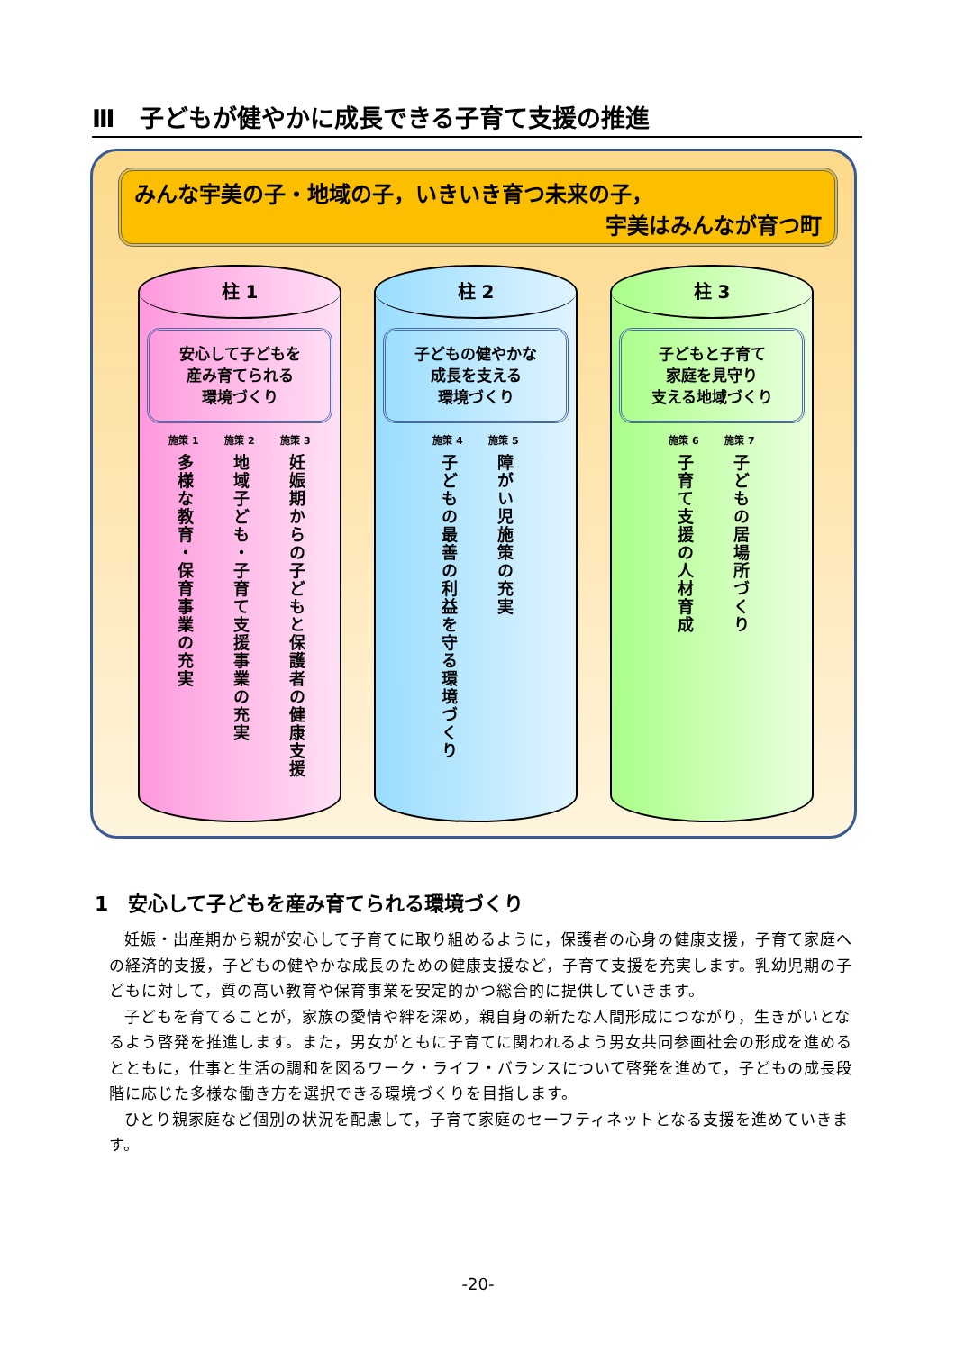Ⅲ　子どもが健やかに成長できる子育て支援の推進
みんな宇美の子・地域の子，いきいき育つ未来の子，
宇美はみんなが育つ町
柱 1
安心して子どもを
産み育てられる
環境づくり
施策 1
多様な教育・保育事業の充実
施策 2
地域子ども・子育て支援事業の充実
施策 3
妊娠期からの子どもと保護者の健康支援
柱 2
子どもの健やかな
成長を支える
環境づくり
施策 4
子どもの最善の利益を守る環境づくり
施策 5
障がい児施策の充実
柱 3
子どもと子育て
家庭を見守り
支える地域づくり
施策 6
子育て支援の人材育成
施策 7
子どもの居場所づくり
1　安心して子どもを産み育てられる環境づくり
妊娠・出産期から親が安心して子育てに取り組めるように，保護者の心身の健康支援，子育て家庭への経済的支援，子どもの健やかな成長のための健康支援など，子育て支援を充実します。乳幼児期の子どもに対して，質の高い教育や保育事業を安定的かつ総合的に提供していきます。
子どもを育てることが，家族の愛情や絆を深め，親自身の新たな人間形成につながり，生きがいとなるよう啓発を推進します。また，男女がともに子育てに関われるよう男女共同参画社会の形成を進めるとともに，仕事と生活の調和を図るワーク・ライフ・バランスについて啓発を進めて，子どもの成長段階に応じた多様な働き方を選択できる環境づくりを目指します。
ひとり親家庭など個別の状況を配慮して，子育て家庭のセーフティネットとなる支援を進めていきます。
-20-